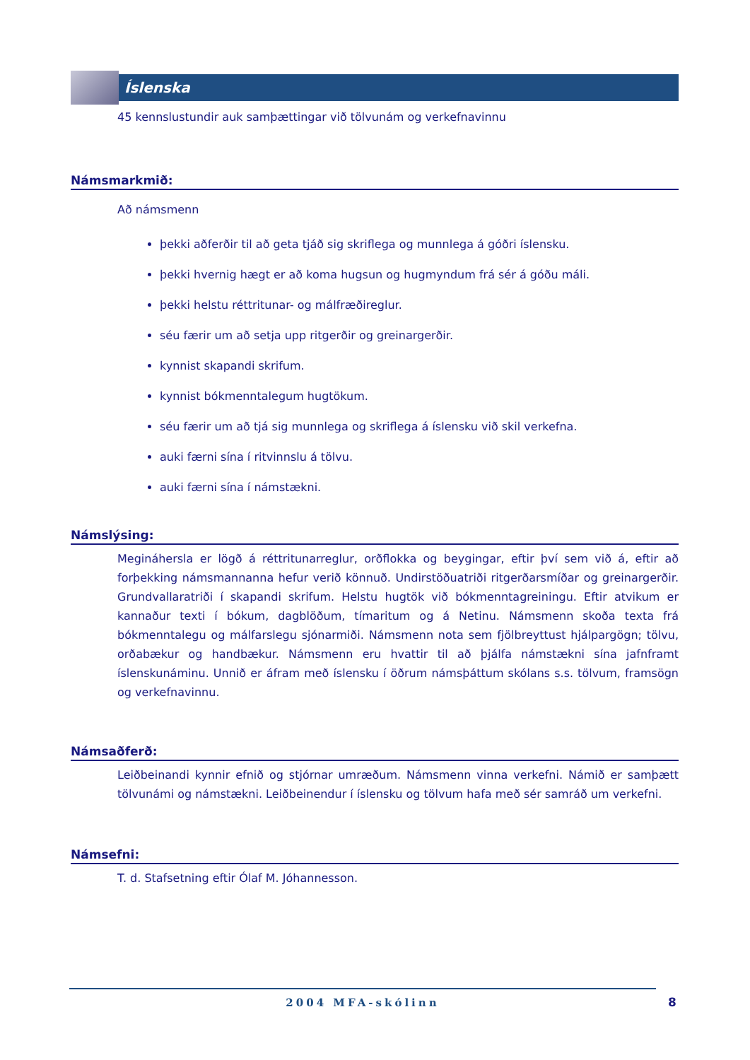Íslenska
45 kennslustundir auk samþættingar við tölvunám og verkefnavinnu
Námsmarkmið:
Að námsmenn
þekki aðferðir til að geta tjáð sig skriflega og munnlega á góðri íslensku.
þekki hvernig hægt er að koma hugsun og hugmyndum frá sér á góðu máli.
þekki helstu réttritunar- og málfræðireglur.
séu færir um að setja upp ritgerðir og greinargerðir.
kynnist skapandi skrifum.
kynnist bókmenntalegum hugtökum.
séu færir um að tjá sig munnlega og skriflega á íslensku við skil verkefna.
auki færni sína í ritvinnslu á tölvu.
auki færni sína í námstækni.
Námslýsing:
Megináhersla er lögð á réttritunarreglur, orðflokka og beygingar, eftir því sem við á, eftir að forþekking námsmannanna hefur verið könnuð. Undirstöðuatriði ritgerðarsmíðar og greinargerðir. Grundvallaratriði í skapandi skrifum. Helstu hugtök við bókmenntagreiningu. Eftir atvikum er kannaður texti í bókum, dagblöðum, tímaritum og á Netinu. Námsmenn skoða texta frá bókmenntalegu og málfarslegu sjónarmiði. Námsmenn nota sem fjölbreyttust hjálpargögn; tölvu, orðabækur og handbækur. Námsmenn eru hvattir til að þjálfa námstækni sína jafnframt íslenskunáminu. Unnið er áfram með íslensku í öðrum námsþáttum skólans s.s. tölvum, framsögn og verkefnavinnu.
Námsaðferð:
Leiðbeinandi kynnir efnið og stjórnar umræðum. Námsmenn vinna verkefni. Námið er samþætt tölvunámi og námstækni. Leiðbeinendur í íslensku og tölvum hafa með sér samráð um verkefni.
Námsefni:
T. d. Stafsetning eftir Ólaf M. Jóhannesson.
2004 MFA-skólinn
8